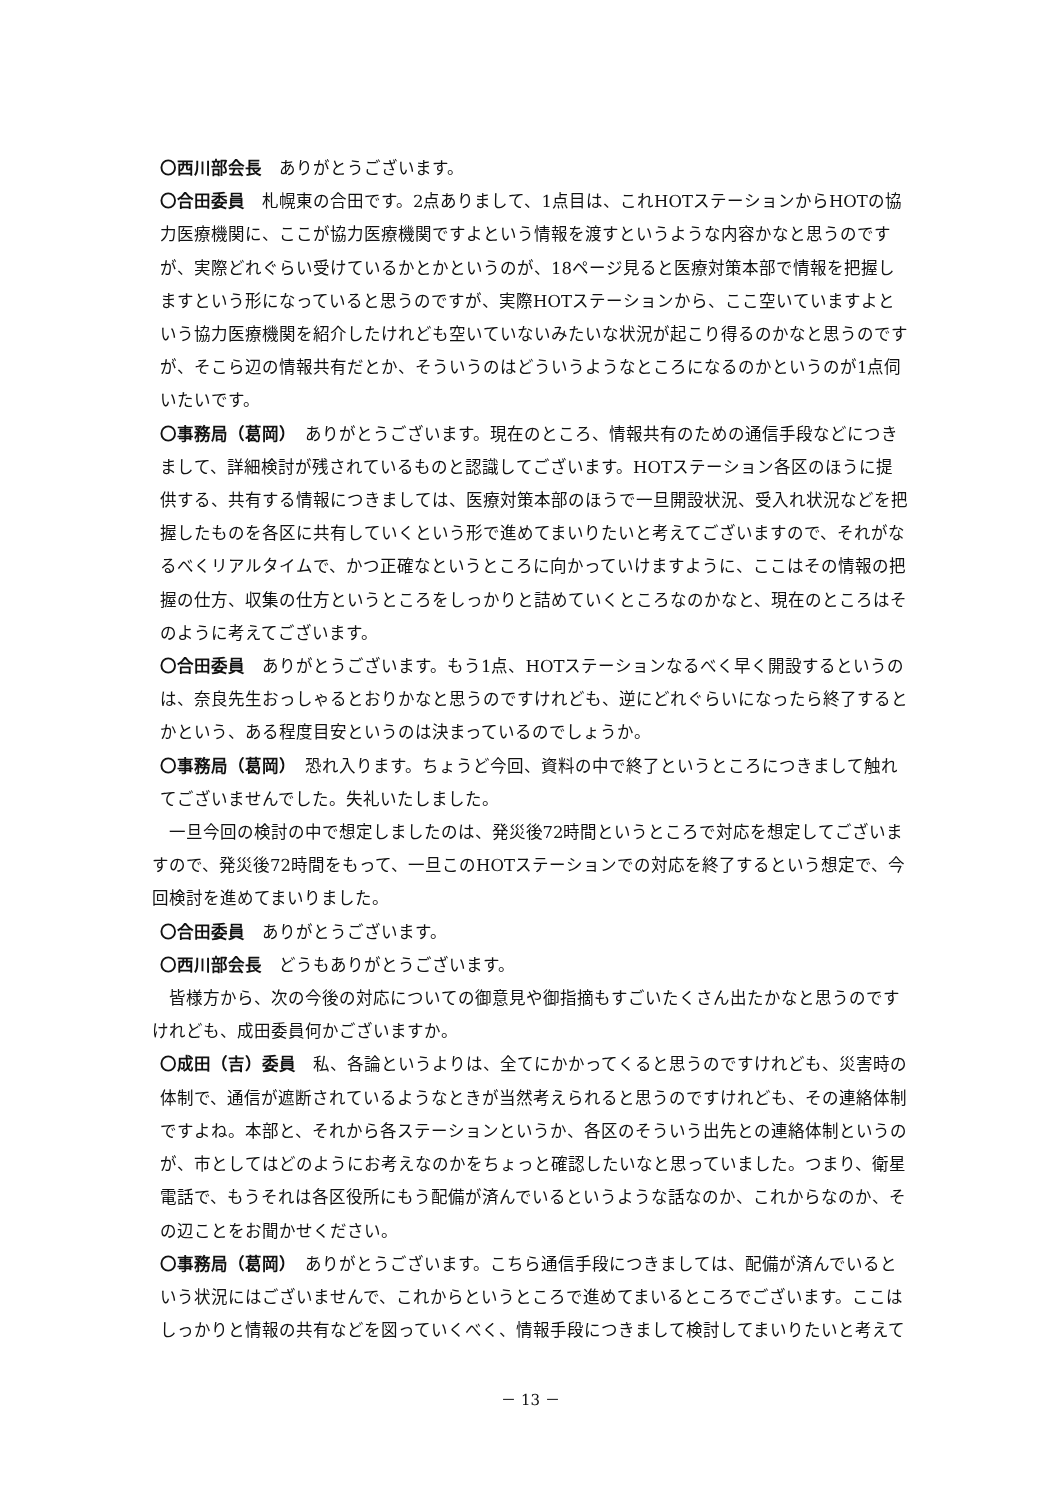〇西川部会長　ありがとうございます。
〇合田委員　札幌東の合田です。2点ありまして、1点目は、これHOTステーションからHOTの協力医療機関に、ここが協力医療機関ですよという情報を渡すというような内容かなと思うのですが、実際どれぐらい受けているかとかというのが、18ページ見ると医療対策本部で情報を把握しますという形になっていると思うのですが、実際HOTステーションから、ここ空いていますよという協力医療機関を紹介したけれども空いていないみたいな状況が起こり得るのかなと思うのですが、そこら辺の情報共有だとか、そういうのはどういうようなところになるのかというのが1点伺いたいです。
〇事務局（葛岡）　ありがとうございます。現在のところ、情報共有のための通信手段などにつきまして、詳細検討が残されているものと認識してございます。HOTステーション各区のほうに提供する、共有する情報につきましては、医療対策本部のほうで一旦開設状況、受入れ状況などを把握したものを各区に共有していくという形で進めてまいりたいと考えてございますので、それがなるべくリアルタイムで、かつ正確なというところに向かっていけますように、ここはその情報の把握の仕方、収集の仕方というところをしっかりと詰めていくところなのかなと、現在のところはそのように考えてございます。
〇合田委員　ありがとうございます。もう1点、HOTステーションなるべく早く開設するというのは、奈良先生おっしゃるとおりかなと思うのですけれども、逆にどれぐらいになったら終了するとかという、ある程度目安というのは決まっているのでしょうか。
〇事務局（葛岡）　恐れ入ります。ちょうど今回、資料の中で終了というところにつきまして触れてございませんでした。失礼いたしました。
一旦今回の検討の中で想定しましたのは、発災後72時間というところで対応を想定してございますので、発災後72時間をもって、一旦このHOTステーションでの対応を終了するという想定で、今回検討を進めてまいりました。
〇合田委員　ありがとうございます。
〇西川部会長　どうもありがとうございます。
皆様方から、次の今後の対応についての御意見や御指摘もすごいたくさん出たかなと思うのですけれども、成田委員何かございますか。
〇成田（吉）委員　私、各論というよりは、全てにかかってくると思うのですけれども、災害時の体制で、通信が遮断されているようなときが当然考えられると思うのですけれども、その連絡体制ですよね。本部と、それから各ステーションというか、各区のそういう出先との連絡体制というのが、市としてはどのようにお考えなのかをちょっと確認したいなと思っていました。つまり、衛星電話で、もうそれは各区役所にもう配備が済んでいるというような話なのか、これからなのか、その辺ことをお聞かせください。
〇事務局（葛岡）　ありがとうございます。こちら通信手段につきましては、配備が済んでいるという状況にはございませんで、これからというところで進めてまいるところでございます。ここはしっかりと情報の共有などを図っていくべく、情報手段につきまして検討してまいりたいと考えて
－ 13 －